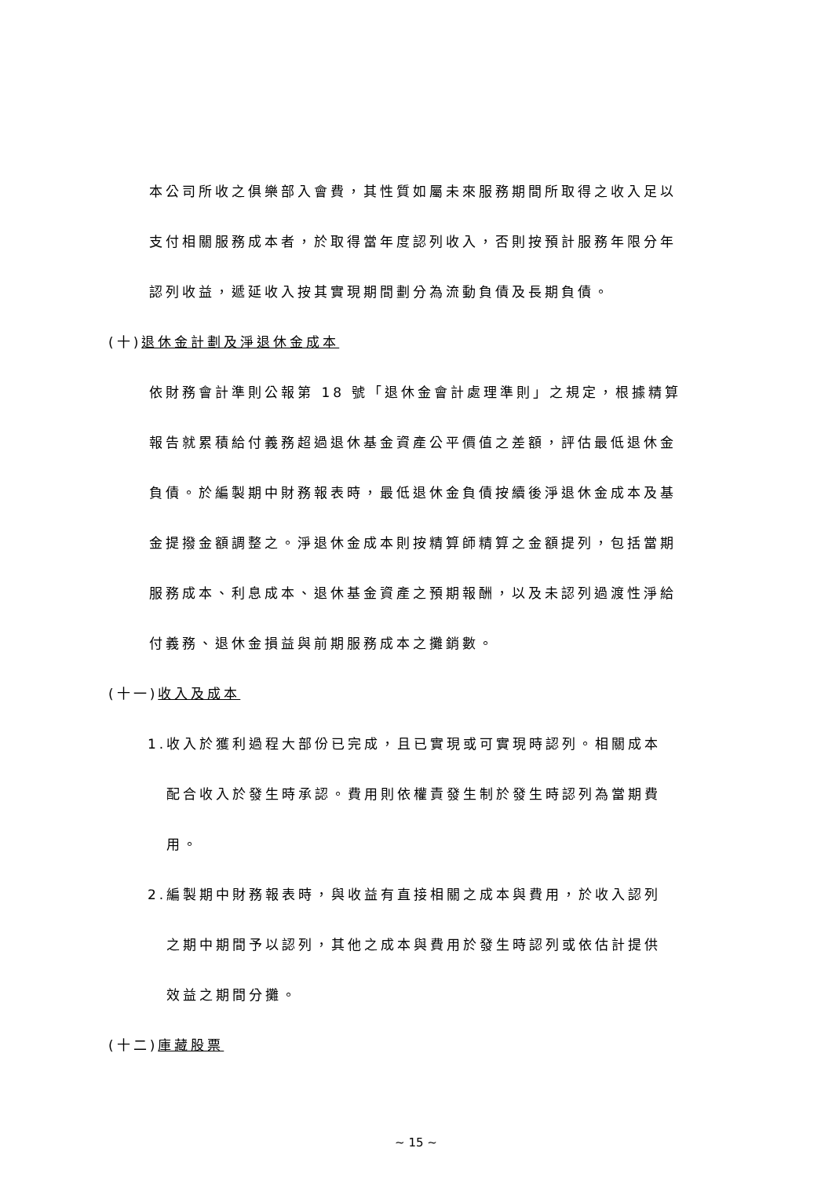本公司所收之俱樂部入會費，其性質如屬未來服務期間所取得之收入足以
支付相關服務成本者，於取得當年度認列收入，否則按預計服務年限分年
認列收益，遞延收入按其實現期間劃分為流動負債及長期負債。
(十)退休金計劃及淨退休金成本
依財務會計準則公報第 18 號「退休金會計處理準則」之規定，根據精算
報告就累積給付義務超過退休基金資產公平價值之差額，評估最低退休金
負債。於編製期中財務報表時，最低退休金負債按續後淨退休金成本及基
金提撥金額調整之。淨退休金成本則按精算師精算之金額提列，包括當期
服務成本、利息成本、退休基金資產之預期報酬，以及未認列過渡性淨給
付義務、退休金損益與前期服務成本之攤銷數。
(十一)收入及成本
1.收入於獲利過程大部份已完成，且已實現或可實現時認列。相關成本
配合收入於發生時承認。費用則依權責發生制於發生時認列為當期費
用。
2.編製期中財務報表時，與收益有直接相關之成本與費用，於收入認列
之期中期間予以認列，其他之成本與費用於發生時認列或依估計提供
效益之期間分攤。
(十二)庫藏股票
~ 15 ~